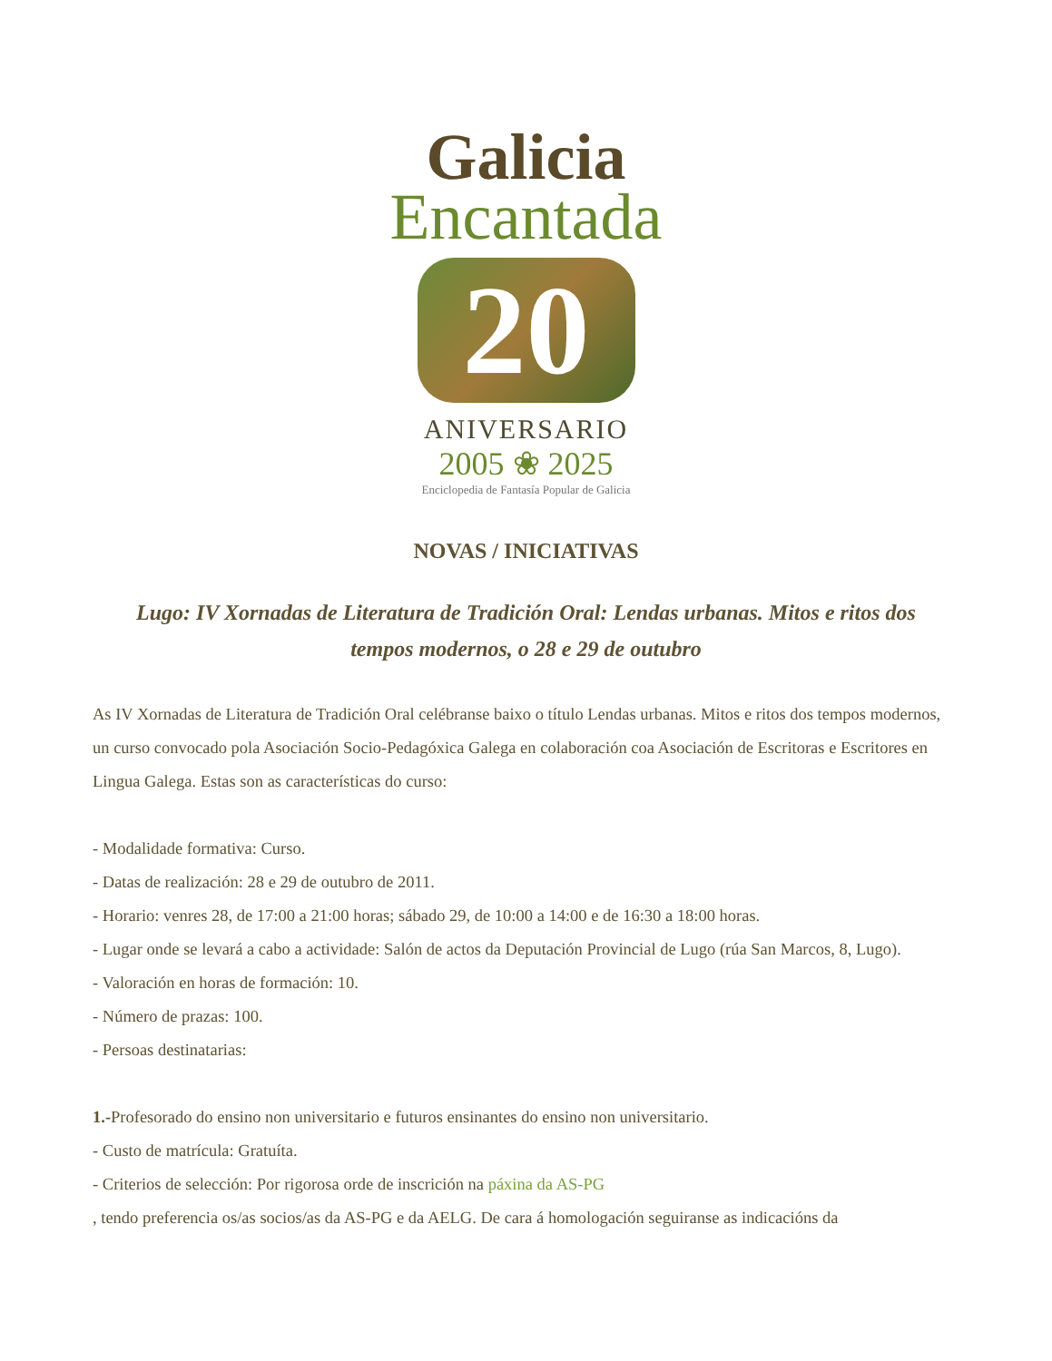Galicia
Encantada
20
ANIVERSARIO
2005 ❀ 2025
Enciclopedia de Fantasía Popular de Galicia
NOVAS / INICIATIVAS
Lugo: IV Xornadas de Literatura de Tradición Oral: Lendas urbanas. Mitos e ritos dos tempos modernos, o 28 e 29 de outubro
As IV Xornadas de Literatura de Tradición Oral celébranse baixo o título Lendas urbanas. Mitos e ritos dos tempos modernos, un curso convocado pola Asociación Socio-Pedagóxica Galega en colaboración coa Asociación de Escritoras e Escritores en Lingua Galega. Estas son as características do curso:
- Modalidade formativa: Curso.
- Datas de realización: 28 e 29 de outubro de 2011.
- Horario: venres 28, de 17:00 a 21:00 horas; sábado 29, de 10:00 a 14:00 e de 16:30 a 18:00 horas.
- Lugar onde se levará a cabo a actividade: Salón de actos da Deputación Provincial de Lugo (rúa San Marcos, 8, Lugo).
- Valoración en horas de formación: 10.
- Número de prazas: 100.
- Persoas destinatarias:
1.-Profesorado do ensino non universitario e futuros ensinantes do ensino non universitario.
- Custo de matrícula: Gratuíta.
- Criterios de selección: Por rigorosa orde de inscrición na páxina da AS-PG
, tendo preferencia os/as socios/as da AS-PG e da AELG. De cara á homologación seguiranse as indicacións da